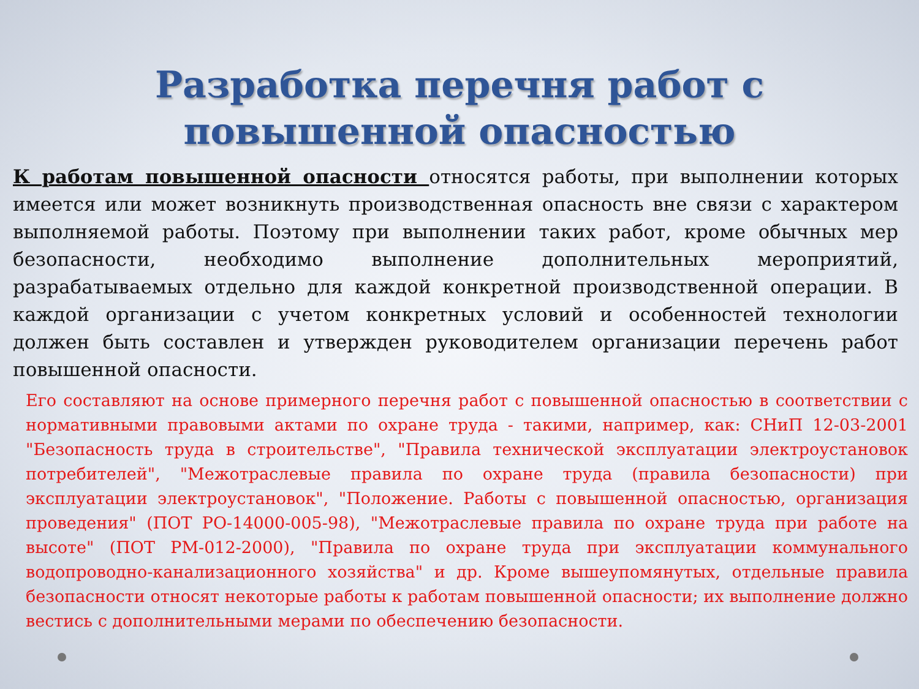Разработка перечня работ с повышенной опасностью
К работам повышенной опасности относятся работы, при выполнении которых имеется или может возникнуть производственная опасность вне связи с характером выполняемой работы. Поэтому при выполнении таких работ, кроме обычных мер безопасности, необходимо выполнение дополнительных мероприятий, разрабатываемых отдельно для каждой конкретной производственной операции. В каждой организации с учетом конкретных условий и особенностей технологии должен быть составлен и утвержден руководителем организации перечень работ повышенной опасности.
Его составляют на основе примерного перечня работ с повышенной опасностью в соответствии с нормативными правовыми актами по охране труда - такими, например, как: СНиП 12-03-2001 "Безопасность труда в строительстве", "Правила технической эксплуатации электроустановок потребителей", "Межотраслевые правила по охране труда (правила безопасности) при эксплуатации электроустановок", "Положение. Работы с повышенной опасностью, организация проведения" (ПОТ РО-14000-005-98), "Межотраслевые правила по охране труда при работе на высоте" (ПОТ РМ-012-2000), "Правила по охране труда при эксплуатации коммунального водопроводно-канализационного хозяйства" и др. Кроме вышеупомянутых, отдельные правила безопасности относят некоторые работы к работам повышенной опасности; их выполнение должно вестись с дополнительными мерами по обеспечению безопасности.